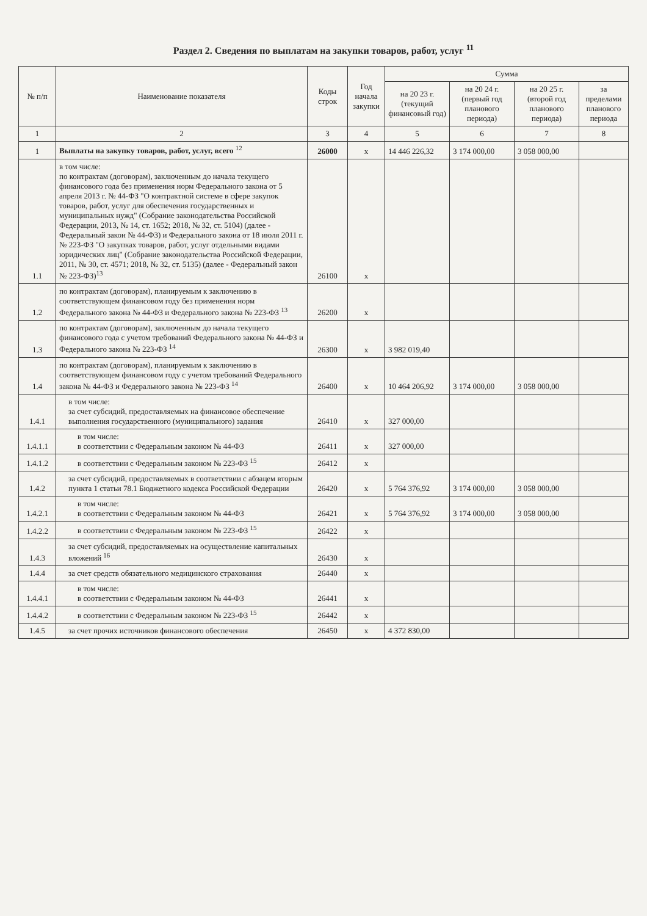Раздел 2. Сведения по выплатам на закупки товаров, работ, услуг <sup>11</sup>
| № п/п | Наименование показателя | Коды строк | Год начала закупки | Сумма | | | |
| --- | --- | --- | --- | --- | --- | --- | --- |
| | | | | на 20 23 г. (текущий финансовый год) | на 20 24 г. (первый год планового периода) | на 20 25 г. (второй год планового периода) | за пределами планового периода |
| 1 | 2 | 3 | 4 | 5 | 6 | 7 | 8 |
| 1 | Выплаты на закупку товаров, работ, услуг, всего <sup>12</sup> | 26000 | x | 14 446 226,32 | 3 174 000,00 | 3 058 000,00 | |
| 1.1 | в том числе: по контрактам (договорам), заключенным до начала текущего финансового года без применения норм Федерального закона от 5 апреля 2013 г. № 44-ФЗ "О контрактной системе в сфере закупок товаров, работ, услуг для обеспечения государственных и муниципальных нужд" (Собрание законодательства Российской Федерации, 2013, № 14, ст. 1652; 2018, № 32, ст. 5104) (далее - Федеральный закон № 44-ФЗ) и Федерального закона от 18 июля 2011 г. № 223-ФЗ "О закупках товаров, работ, услуг отдельными видами юридических лиц" (Собрание законодательства Российской Федерации, 2011, № 30, ст. 4571; 2018, № 32, ст. 5135) (далее - Федеральный закон № 223-ФЗ)<sup>13</sup> | 26100 | x | | | | |
| 1.2 | по контрактам (договорам), планируемым к заключению в соответствующем финансовом году без применения норм Федерального закона № 44-ФЗ и Федерального закона № 223-ФЗ <sup>13</sup> | 26200 | x | | | | |
| 1.3 | по контрактам (договорам), заключенным до начала текущего финансового года с учетом требований Федерального закона № 44-ФЗ и Федерального закона № 223-ФЗ <sup>14</sup> | 26300 | x | 3 982 019,40 | | | |
| 1.4 | по контрактам (договорам), планируемым к заключению в соответствующем финансовом году с учетом требований Федерального закона № 44-ФЗ и Федерального закона № 223-ФЗ <sup>14</sup> | 26400 | x | 10 464 206,92 | 3 174 000,00 | 3 058 000,00 | |
| 1.4.1 | в том числе: за счет субсидий, предоставляемых на финансовое обеспечение выполнения государственного (муниципального) задания | 26410 | x | 327 000,00 | | | |
| 1.4.1.1 | в том числе: в соответствии с Федеральным законом № 44-ФЗ | 26411 | x | 327 000,00 | | | |
| 1.4.1.2 | в соответствии с Федеральным законом № 223-ФЗ <sup>15</sup> | 26412 | x | | | | |
| 1.4.2 | за счет субсидий, предоставляемых в соответствии с абзацем вторым пункта 1 статьи 78.1 Бюджетного кодекса Российской Федерации | 26420 | x | 5 764 376,92 | 3 174 000,00 | 3 058 000,00 | |
| 1.4.2.1 | в том числе: в соответствии с Федеральным законом № 44-ФЗ | 26421 | x | 5 764 376,92 | 3 174 000,00 | 3 058 000,00 | |
| 1.4.2.2 | в соответствии с Федеральным законом № 223-ФЗ <sup>15</sup> | 26422 | x | | | | |
| 1.4.3 | за счет субсидий, предоставляемых на осуществление капитальных вложений <sup>16</sup> | 26430 | x | | | | |
| 1.4.4 | за счет средств обязательного медицинского страхования | 26440 | x | | | | |
| 1.4.4.1 | в том числе: в соответствии с Федеральным законом № 44-ФЗ | 26441 | x | | | | |
| 1.4.4.2 | в соответствии с Федеральным законом № 223-ФЗ <sup>15</sup> | 26442 | x | | | | |
| 1.4.5 | за счет прочих источников финансового обеспечения | 26450 | x | 4 372 830,00 | | | |